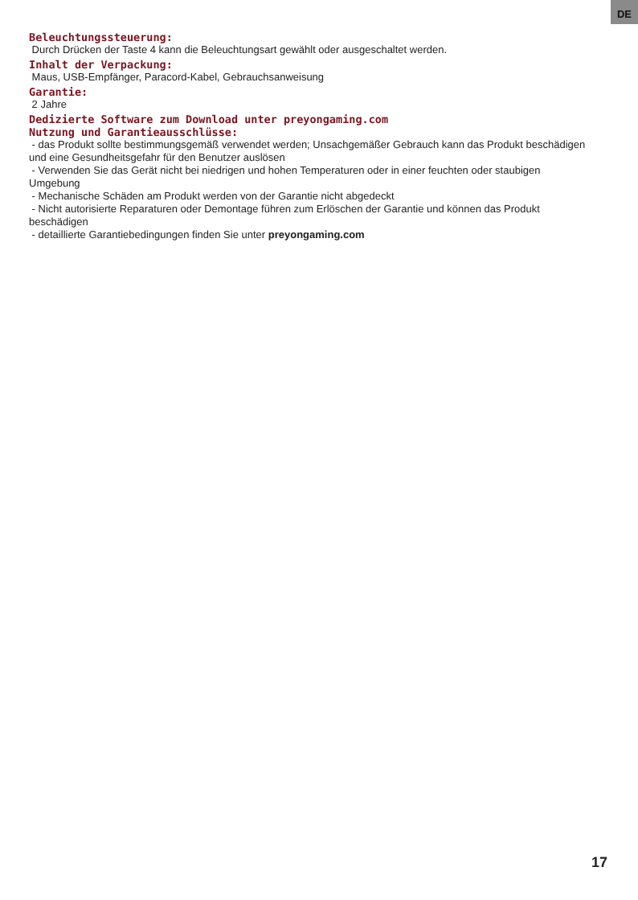DE
Beleuchtungssteuerung:
Durch Drücken der Taste 4 kann die Beleuchtungsart gewählt oder ausgeschaltet werden.
Inhalt der Verpackung:
Maus, USB-Empfänger, Paracord-Kabel, Gebrauchsanweisung
Garantie:
2 Jahre
Dedizierte Software zum Download unter preyongaming.com
Nutzung und Garantieausschlüsse:
- das Produkt sollte bestimmungsgemäß verwendet werden; Unsachgemäßer Gebrauch kann das Produkt beschädigen und eine Gesundheitsgefahr für den Benutzer auslösen
- Verwenden Sie das Gerät nicht bei niedrigen und hohen Temperaturen oder in einer feuchten oder staubigen Umgebung
- Mechanische Schäden am Produkt werden von der Garantie nicht abgedeckt
- Nicht autorisierte Reparaturen oder Demontage führen zum Erlöschen der Garantie und können das Produkt beschädigen
- detaillierte Garantiebedingungen finden Sie unter preyongaming.com
17